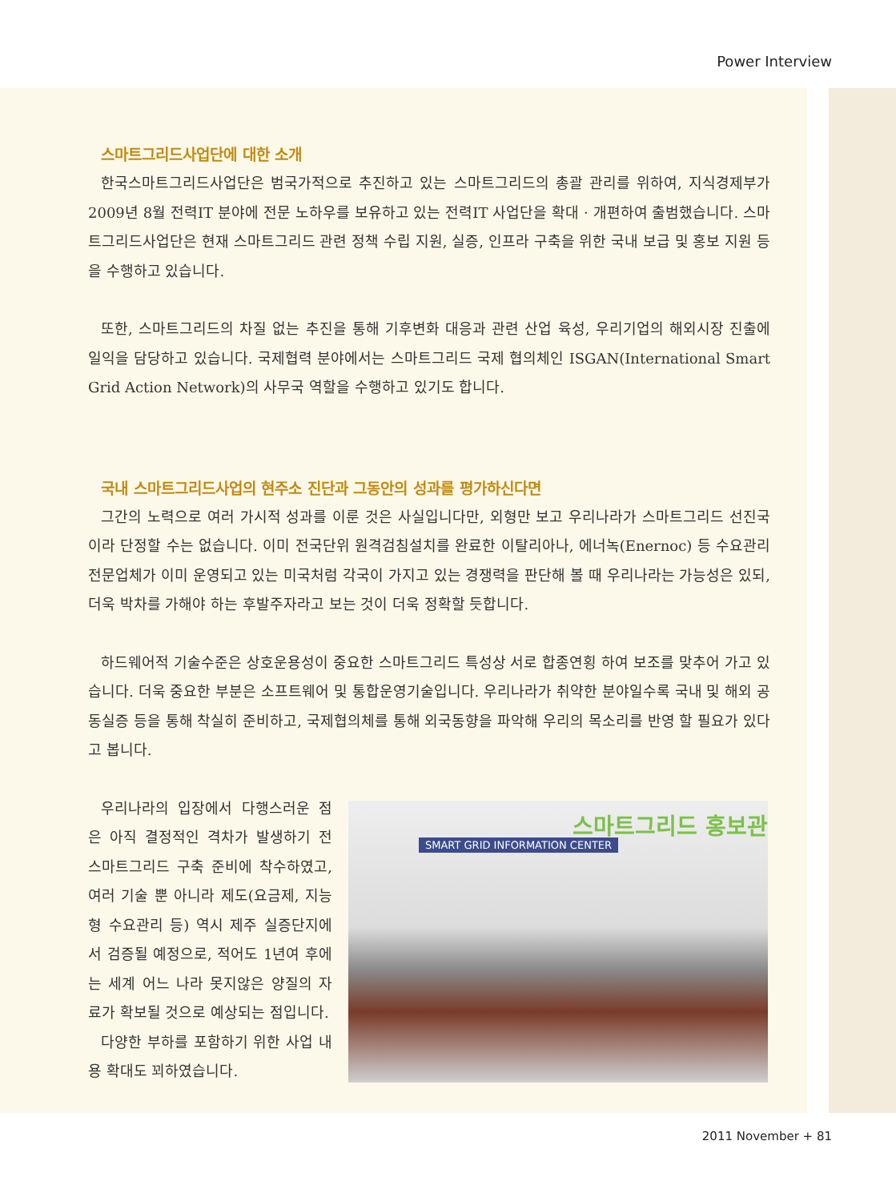Power Interview
스마트그리드사업단에 대한 소개
한국스마트그리드사업단은 범국가적으로 추진하고 있는 스마트그리드의 총괄 관리를 위하여, 지식경제부가 2009년 8월 전력IT 분야에 전문 노하우를 보유하고 있는 전력IT 사업단을 확대 · 개편하여 출범했습니다. 스마트그리드사업단은 현재 스마트그리드 관련 정책 수립 지원, 실증, 인프라 구축을 위한 국내 보급 및 홍보 지원 등을 수행하고 있습니다.
또한, 스마트그리드의 차질 없는 추진을 통해 기후변화 대응과 관련 산업 육성, 우리기업의 해외시장 진출에 일익을 담당하고 있습니다. 국제협력 분야에서는 스마트그리드 국제 협의체인 ISGAN(International Smart Grid Action Network)의 사무국 역할을 수행하고 있기도 합니다.
국내 스마트그리드사업의 현주소 진단과 그동안의 성과를 평가하신다면
그간의 노력으로 여러 가시적 성과를 이룬 것은 사실입니다만, 외형만 보고 우리나라가 스마트그리드 선진국이라 단정할 수는 없습니다. 이미 전국단위 원격검침설치를 완료한 이탈리아나, 에너녹(Enernoc) 등 수요관리 전문업체가 이미 운영되고 있는 미국처럼 각국이 가지고 있는 경쟁력을 판단해 볼 때 우리나라는 가능성은 있되, 더욱 박차를 가해야 하는 후발주자라고 보는 것이 더욱 정확할 듯합니다.
하드웨어적 기술수준은 상호운용성이 중요한 스마트그리드 특성상 서로 합종연횡 하여 보조를 맞추어 가고 있습니다. 더욱 중요한 부분은 소프트웨어 및 통합운영기술입니다. 우리나라가 취약한 분야일수록 국내 및 해외 공동실증 등을 통해 착실히 준비하고, 국제협의체를 통해 외국동향을 파악해 우리의 목소리를 반영 할 필요가 있다고 봅니다.
우리나라의 입장에서 다행스러운 점은 아직 결정적인 격차가 발생하기 전 스마트그리드 구축 준비에 착수하였고, 여러 기술 뿐 아니라 제도(요금제, 지능형 수요관리 등) 역시 제주 실증단지에서 검증될 예정으로, 적어도 1년여 후에는 세계 어느 나라 못지않은 양질의 자료가 확보될 것으로 예상되는 점입니다.
다양한 부하를 포함하기 위한 사업 내용 확대도 꾀하였습니다.
스마트그리드 홍보관
SMART GRID INFORMATION CENTER
2011 November + 81